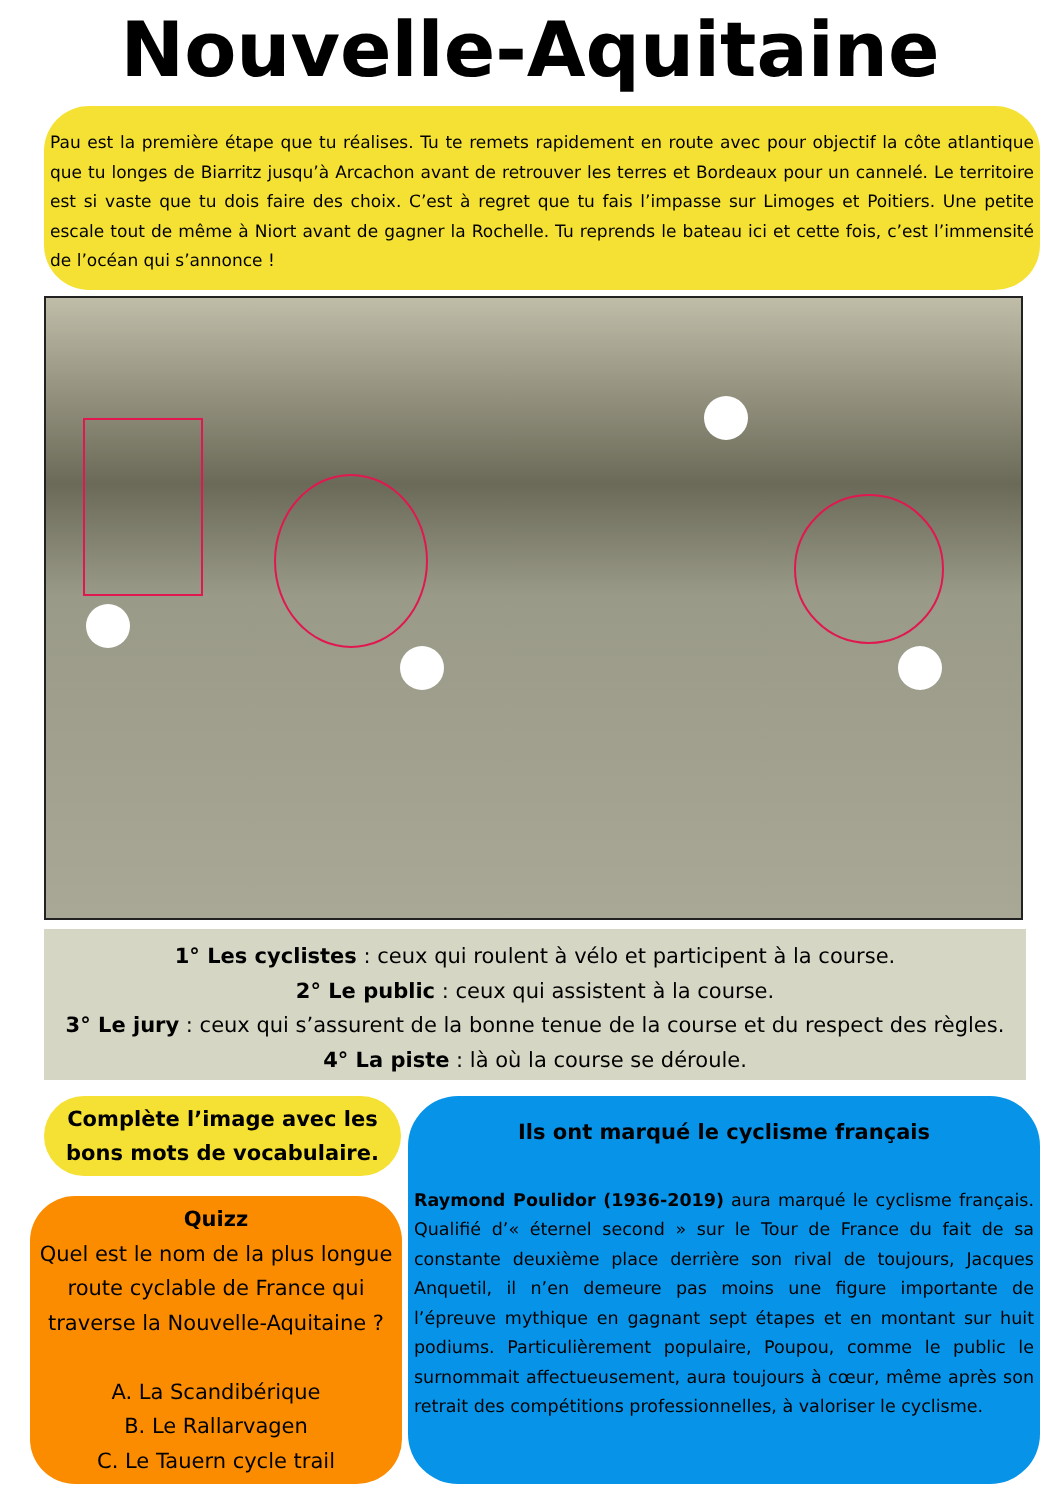Nouvelle-Aquitaine
Pau est la première étape que tu réalises. Tu te remets rapidement en route avec pour objectif la côte atlantique que tu longes de Biarritz jusqu’à Arcachon avant de retrouver les terres et Bordeaux pour un cannelé. Le territoire est si vaste que tu dois faire des choix. C’est à regret que tu fais l’impasse sur Limoges et Poitiers. Une petite escale tout de même à Niort avant de gagner la Rochelle. Tu reprends le bateau ici et cette fois, c’est l’immensité de l’océan qui s’annonce !
1° Les cyclistes : ceux qui roulent à vélo et participent à la course.
2° Le public : ceux qui assistent à la course.
3° Le jury : ceux qui s’assurent de la bonne tenue de la course et du respect des règles.
4° La piste : là où la course se déroule.
Complète l’image avec les bons mots de vocabulaire.
Quizz
Quel est le nom de la plus longue route cyclable de France qui traverse la Nouvelle-Aquitaine ?
A. La Scandibérique
B. Le Rallarvagen
C. Le Tauern cycle trail
Ils ont marqué le cyclisme français
Raymond Poulidor (1936-2019) aura marqué le cyclisme français. Qualifié d’« éternel second » sur le Tour de France du fait de sa constante deuxième place derrière son rival de toujours, Jacques Anquetil, il n’en demeure pas moins une figure importante de l’épreuve mythique en gagnant sept étapes et en montant sur huit podiums. Particulièrement populaire, Poupou, comme le public le surnommait affectueusement, aura toujours à cœur, même après son retrait des compétitions professionnelles, à valoriser le cyclisme.